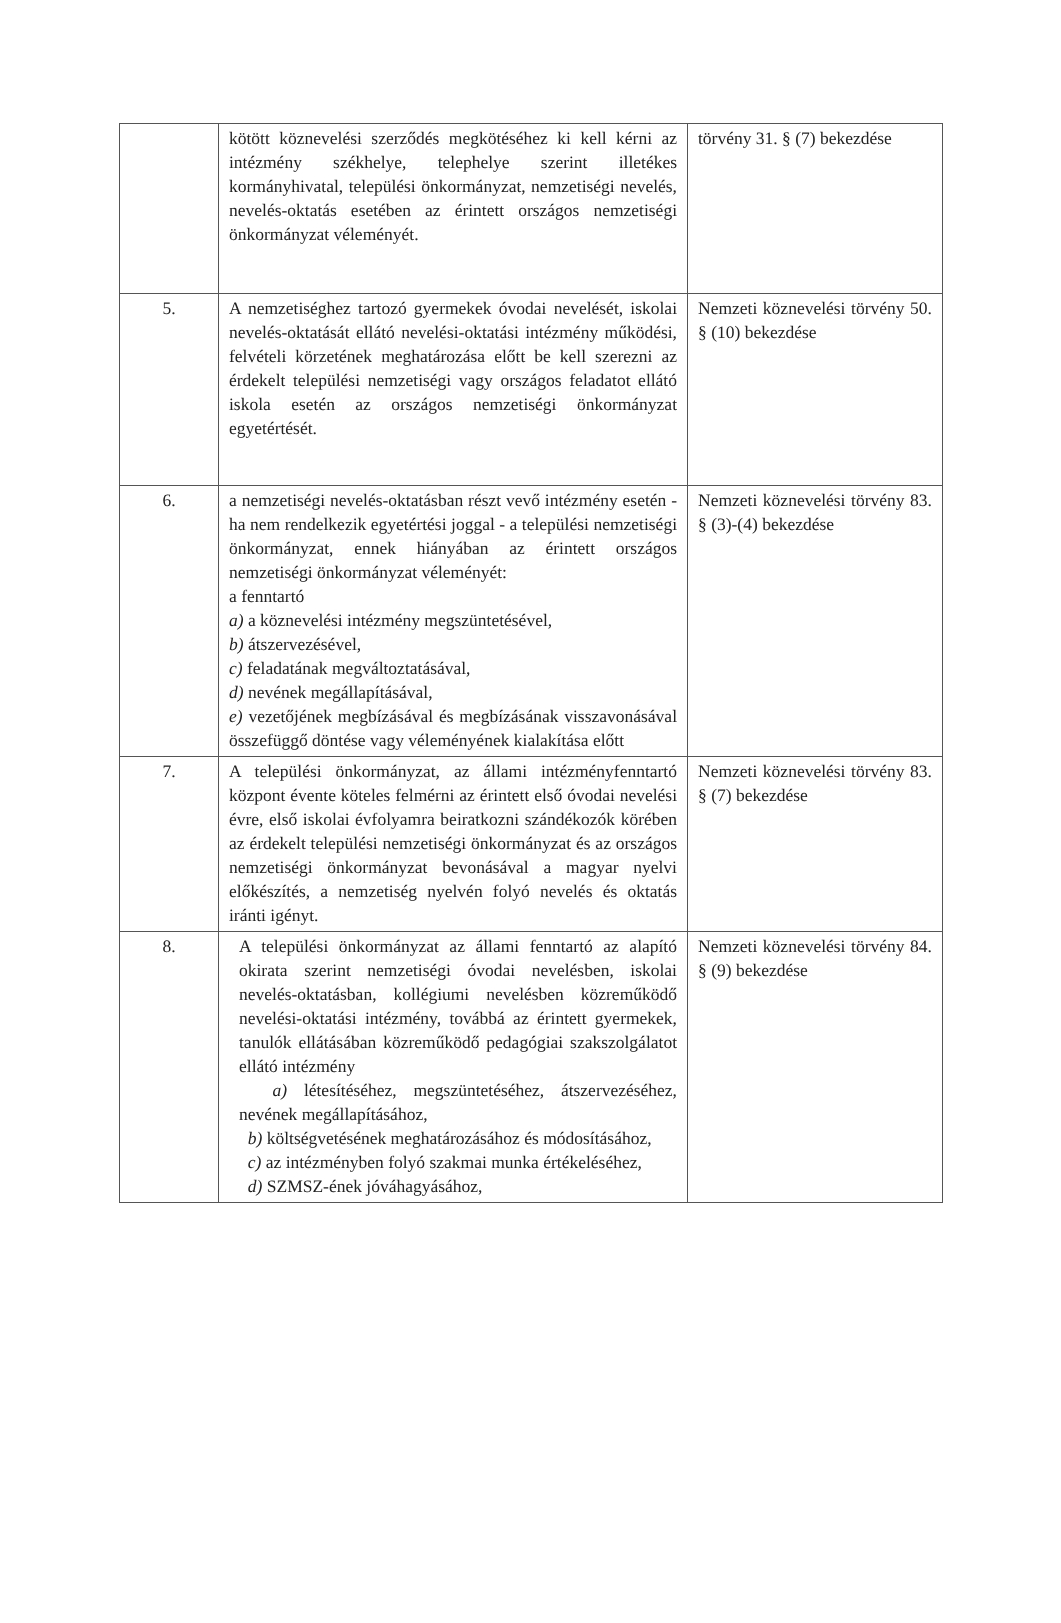| | kötött köznevelési szerződés megkötéséhez ki kell kérni az intézmény székhelye, telephelye szerint illetékes kormányhivatal, települési önkormányzat, nemzetiségi nevelés, nevelés-oktatás esetében az érintett országos nemzetiségi önkormányzat véleményét. | törvény 31. § (7) bekezdése |
| 5. | A nemzetiséghez tartozó gyermekek óvodai nevelését, iskolai nevelés-oktatását ellátó nevelési-oktatási intézmény működési, felvételi körzetének meghatározása előtt be kell szerezni az érdekelt települési nemzetiségi vagy országos feladatot ellátó iskola esetén az országos nemzetiségi önkormányzat egyetértését. | Nemzeti köznevelési törvény 50. § (10) bekezdése |
| 6. | a nemzetiségi nevelés-oktatásban részt vevő intézmény esetén - ha nem rendelkezik egyetértési joggal - a települési nemzetiségi önkormányzat, ennek hiányában az érintett országos nemzetiségi önkormányzat véleményét: a fenntartó a) a köznevelési intézmény megszüntetésével, b) átszervezésével, c) feladatának megváltoztatásával, d) nevének megállapításával, e) vezetőjének megbízásával és megbízásának visszavonásával összefüggő döntése vagy véleményének kialakítása előtt | Nemzeti köznevelési törvény 83. § (3)-(4) bekezdése |
| 7. | A települési önkormányzat, az állami intézményfenntartó központ évente köteles felmérni az érintett első óvodai nevelési évre, első iskolai évfolyamra beiratkozni szándékozók körében az érdekelt települési nemzetiségi önkormányzat és az országos nemzetiségi önkormányzat bevonásával a magyar nyelvi előkészítés, a nemzetiség nyelvén folyó nevelés és oktatás iránti igényt. | Nemzeti köznevelési törvény 83. § (7) bekezdése |
| 8. | A települési önkormányzat az állami fenntartó az alapító okirata szerint nemzetiségi óvodai nevelésben, iskolai nevelés-oktatásban, kollégiumi nevelésben közreműködő nevelési-oktatási intézmény, továbbá az érintett gyermekek, tanulók ellátásában közreműködő pedagógiai szakszolgálatot ellátó intézmény a) létesítéséhez, megszüntetéséhez, átszervezéséhez, nevének megállapításához, b) költségvetésének meghatározásához és módosításához, c) az intézményben folyó szakmai munka értékeléséhez, d) SZMSZ-ének jóváhagyásához, | Nemzeti köznevelési törvény 84. § (9) bekezdése |